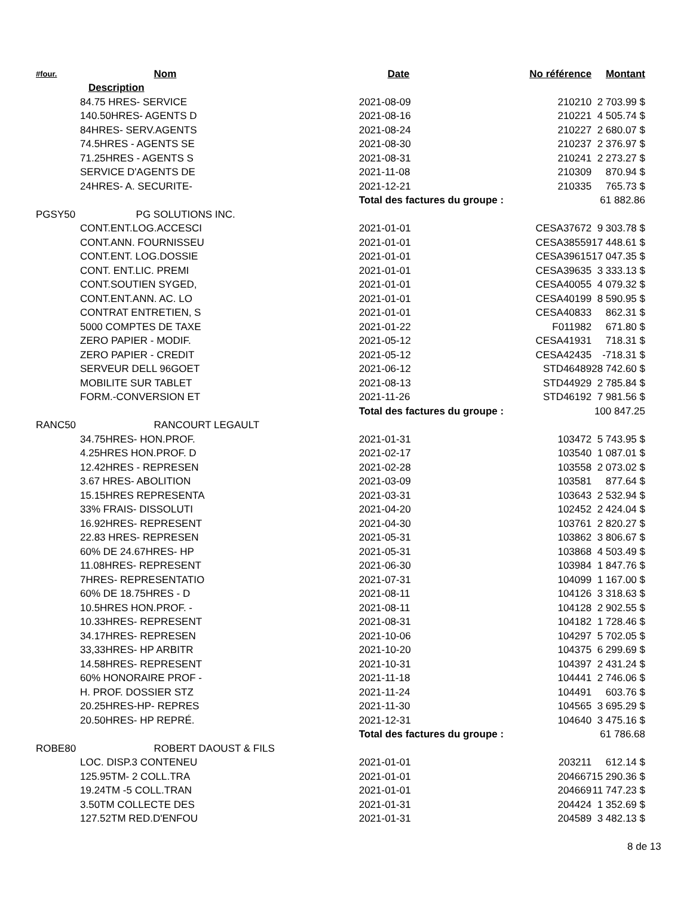| #four. | Nom | Date | No référence | Montant |
| --- | --- | --- | --- | --- |
| Description | | | | |
| 84.75 HRES- SERVICE | | 2021-08-09 | 210210 | 2 703.99 $ |
| 140.50HRES- AGENTS D | | 2021-08-16 | 210221 | 4 505.74 $ |
| 84HRES- SERV.AGENTS | | 2021-08-24 | 210227 | 2 680.07 $ |
| 74.5HRES - AGENTS SE | | 2021-08-30 | 210237 | 2 376.97 $ |
| 71.25HRES - AGENTS S | | 2021-08-31 | 210241 | 2 273.27 $ |
| SERVICE D'AGENTS DE | | 2021-11-08 | 210309 | 870.94 $ |
| 24HRES- A. SECURITE- | | 2021-12-21 | 210335 | 765.73 $ |
| | | Total des factures du groupe : | | 61 882.86 |
| PGSY50 | PG SOLUTIONS INC. | | | |
| CONT.ENT.LOG.ACCESCI | | 2021-01-01 | CESA37672 | 9 303.78 $ |
| CONT.ANN. FOURNISSEU | | 2021-01-01 | CESA38559 | 17 448.61 $ |
| CONT.ENT. LOG.DOSSIE | | 2021-01-01 | CESA39615 | 17 047.35 $ |
| CONT. ENT.LIC. PREMI | | 2021-01-01 | CESA39635 | 3 333.13 $ |
| CONT.SOUTIEN SYGED, | | 2021-01-01 | CESA40055 | 4 079.32 $ |
| CONT.ENT.ANN. AC. LO | | 2021-01-01 | CESA40199 | 8 590.95 $ |
| CONTRAT ENTRETIEN, S | | 2021-01-01 | CESA40833 | 862.31 $ |
| 5000 COMPTES DE TAXE | | 2021-01-22 | F011982 | 671.80 $ |
| ZERO PAPIER - MODIF. | | 2021-05-12 | CESA41931 | 718.31 $ |
| ZERO PAPIER - CREDIT | | 2021-05-12 | CESA42435 | -718.31 $ |
| SERVEUR DELL 96GOET | | 2021-06-12 | STD46489 | 28 742.60 $ |
| MOBILITE SUR TABLET | | 2021-08-13 | STD44929 | 2 785.84 $ |
| FORM.-CONVERSION ET | | 2021-11-26 | STD46192 | 7 981.56 $ |
| | | Total des factures du groupe : | | 100 847.25 |
| RANC50 | RANCOURT LEGAULT | | | |
| 34.75HRES- HON.PROF. | | 2021-01-31 | 103472 | 5 743.95 $ |
| 4.25HRES HON.PROF. D | | 2021-02-17 | 103540 | 1 087.01 $ |
| 12.42HRES - REPRESEN | | 2021-02-28 | 103558 | 2 073.02 $ |
| 3.67 HRES- ABOLITION | | 2021-03-09 | 103581 | 877.64 $ |
| 15.15HRES REPRESENTA | | 2021-03-31 | 103643 | 2 532.94 $ |
| 33% FRAIS- DISSOLUTI | | 2021-04-20 | 102452 | 2 424.04 $ |
| 16.92HRES- REPRESENT | | 2021-04-30 | 103761 | 2 820.27 $ |
| 22.83 HRES- REPRESEN | | 2021-05-31 | 103862 | 3 806.67 $ |
| 60% DE 24.67HRES- HP | | 2021-05-31 | 103868 | 4 503.49 $ |
| 11.08HRES- REPRESENT | | 2021-06-30 | 103984 | 1 847.76 $ |
| 7HRES- REPRESENTATIO | | 2021-07-31 | 104099 | 1 167.00 $ |
| 60% DE 18.75HRES - D | | 2021-08-11 | 104126 | 3 318.63 $ |
| 10.5HRES HON.PROF. - | | 2021-08-11 | 104128 | 2 902.55 $ |
| 10.33HRES- REPRESENT | | 2021-08-31 | 104182 | 1 728.46 $ |
| 34.17HRES- REPRESEN | | 2021-10-06 | 104297 | 5 702.05 $ |
| 33,33HRES- HP ARBITR | | 2021-10-20 | 104375 | 6 299.69 $ |
| 14.58HRES- REPRESENT | | 2021-10-31 | 104397 | 2 431.24 $ |
| 60% HONORAIRE PROF - | | 2021-11-18 | 104441 | 2 746.06 $ |
| H. PROF. DOSSIER STZ | | 2021-11-24 | 104491 | 603.76 $ |
| 20.25HRES-HP- REPRES | | 2021-11-30 | 104565 | 3 695.29 $ |
| 20.50HRES- HP REPRÉ. | | 2021-12-31 | 104640 | 3 475.16 $ |
| | | Total des factures du groupe : | | 61 786.68 |
| ROBE80 | ROBERT DAOUST & FILS | | | |
| LOC. DISP.3 CONTENEU | | 2021-01-01 | 203211 | 612.14 $ |
| 125.95TM- 2 COLL.TRA | | 2021-01-01 | 204667 | 15 290.36 $ |
| 19.24TM -5 COLL.TRAN | | 2021-01-01 | 204669 | 11 747.23 $ |
| 3.50TM COLLECTE DES | | 2021-01-31 | 204424 | 1 352.69 $ |
| 127.52TM RED.D'ENFOU | | 2021-01-31 | 204589 | 3 482.13 $ |
8 de 13